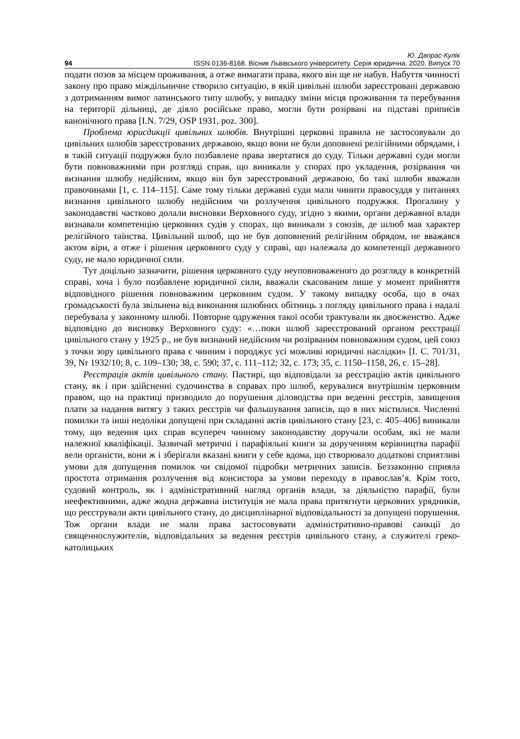Ю. Дворас-Кулік
94 ISSN 0136-8168. Вісник Львівського університету. Серія юридична. 2020. Випуск 70
подати позов за місцем проживання, а отже вимагати права, якого він ще не набув. Набуття чинності закону про право міждільничне створило ситуацію, в якій цивільні шлюби зареєстровані державою з дотриманням вимог латинського типу шлюбу, у випадку зміни місця проживання та перебування на території дільниці, де діяло російське право, могли бути розірвані на підставі приписів канонічного права [I.N. 7/29, OSP 1931, poz. 300].
Проблема юрисдикції цивільних шлюбів. Внутрішні церковні правила не застосовували до цивільних шлюбів зареєстрованих державою, якщо вони не були доповнені релігійними обрядами, і в такій ситуації подружжя було позбавлене права звертатися до суду. Тільки державні суди могли бути повноважними при розгляді справ, що виникали у спорах про укладення, розірвання чи визнання шлюбу недійсним, якщо він був зареєстрований державою, бо такі шлюби вважали правочинами [1, с. 114–115]. Саме тому тільки державні суди мали чинити правосуддя у питаннях визнання цивільного шлюбу недійсним чи розлучення цивільного подружжя. Прогалину у законодавстві частково долали висновки Верховного суду, згідно з якими, органи державної влади визнавали компетенцію церковних судів у спорах, що виникали з союзів, де шлюб мав характер релігійного таїнства. Цивільний шлюб, що не був доповнений релігійним обрядом, не вважався актом віри, а отже і рішення церковного суду у справі, що належала до компетенції державного суду, не мало юридичної сили.
Тут доцільно зазначити, рішення церковного суду неуповноваженого до розгляду в конкретній справі, хоча і було позбавлене юридичної сили, вважали скасованим лише у момент прийняття відповідного рішення повноважним церковним судом. У такому випадку особа, що в очах громадськості була звільнена від виконання шлюбних обітниць з погляду цивільного права і надалі перебувала у законному шлюбі. Повторне одруження такої особи трактували як двоєженство. Адже відповідно до висновку Верховного суду: «…поки шлюб зареєстрований органом реєстрації цивільного стану у 1925 р., не був визнаний недійсним чи розірваним повноважним судом, цей союз з точки зору цивільного права є чинним і породжує усі можливі юридичні наслідки» [I. C. 701/31, 39, Nr 1932/10; 8, с. 109–130; 38, с. 590; 37, с. 111–112; 32, с. 173; 35, с. 1150–1158, 26, с. 15–28].
Реєстрація актів цивільного стану. Пастирі, що відповідали за реєстрацію актів цивільного стану, як і при здійсненні судочинства в справах про шлюб, керувалися внутрішнім церковним правом, що на практиці призводило до порушення діловодства при веденні реєстрів, завищення плати за надання витягу з таких реєстрів чи фальшування записів, що в них містилися. Численні помилки та інші недоліки допущені при складанні актів цивільного стану [23, с. 405–406] виникали тому, що ведення цих справ всупереч чинному законодавству доручали особам, які не мали належної кваліфікації. Зазвичай метричні і парафіяльні книги за дорученням керівництва парафії вели органісти, вони ж і зберігали вказані книги у себе вдома, що створювало додаткові сприятливі умови для допущення помилок чи свідомої підробки метричних записів. Беззаконню сприяла простота отримання розлучення від консистора за умови переходу в православ’я. Крім того, судовий контроль, як і адміністративний нагляд органів влади, за діяльністю парафії, були неефективними, адже жодна державна інституція не мала права притягнути церковних урядників, що реєстрували акти цивільного стану, до дисциплінарної відповідальності за допущені порушення. Тож органи влади не мали права застосовувати адміністративно-правові санкції до священнослужителів, відповідальних за ведення реєстрів цивільного стану, а служителі греко-католицьких